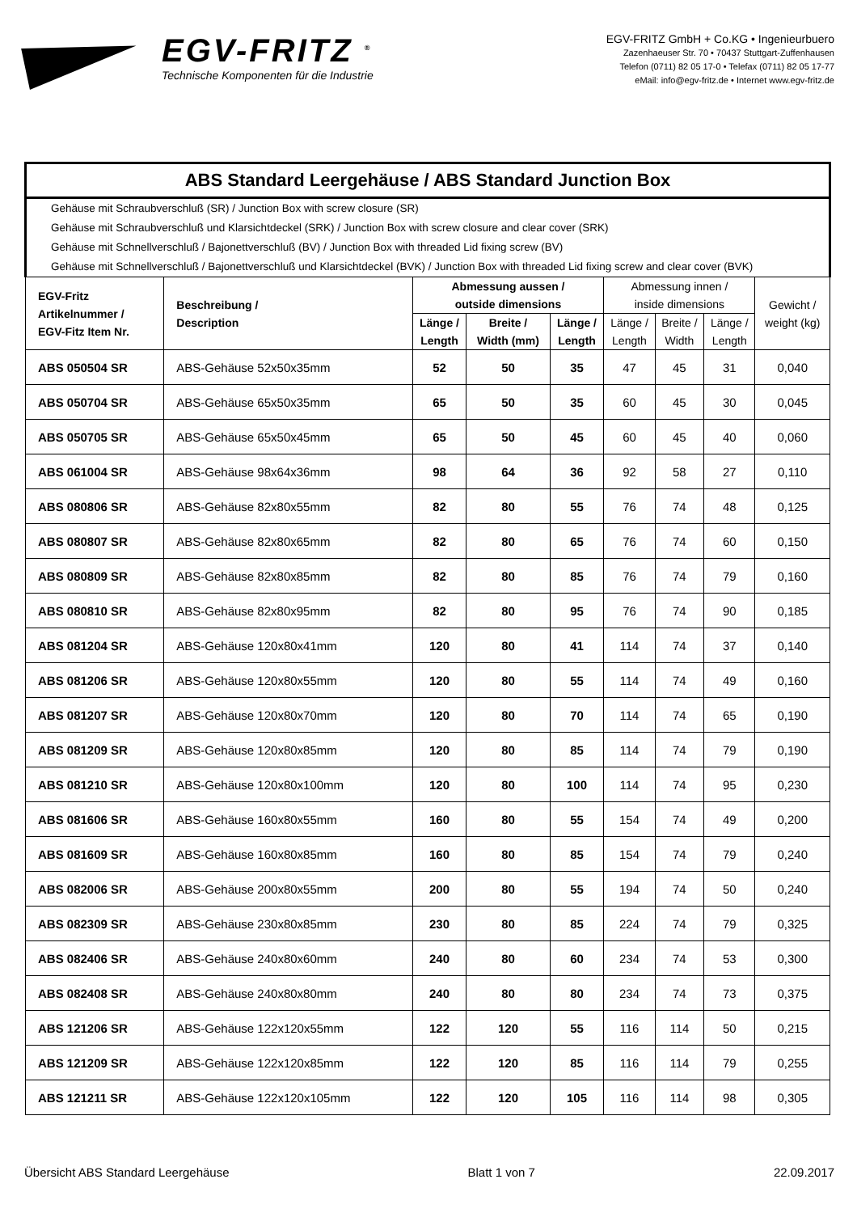EGV-FRITZ <sup>®</sup>
Technische Komponenten für die Industrie
EGV-FRITZ GmbH + Co.KG • Ingenieurbuero
Zazenhaeuser Str. 70 • 70437 Stuttgart-Zuffenhausen
Telefon (0711) 82 05 17-0 • Telefax (0711) 82 05 17-77
eMail: info@egv-fritz.de • Internet www.egv-fritz.de
| ABS Standard Leergehäuse / ABS Standard Junction Box | | | | | | | | |
| Gehäuse mit Schraubverschluß (SR) / Junction Box with screw closure (SR) Gehäuse mit Schraubverschluß und Klarsichtdeckel (SRK) / Junction Box with screw closure and clear cover (SRK) Gehäuse mit Schnellverschluß / Bajonettverschluß (BV) / Junction Box with threaded Lid fixing screw (BV) Gehäuse mit Schnellverschluß / Bajonettverschluß und Klarsichtdeckel (BVK) / Junction Box with threaded Lid fixing screw and clear cover (BVK) | | | | | | | | |
| EGV-Fritz Artikelnummer / EGV-Fitz Item Nr. | Beschreibung / Description | Abmessung aussen / outside dimensions | | | Abmessung innen / inside dimensions | | | Gewicht / weight (kg) |
| | | Länge / Length | Breite / Width (mm) | Länge / Length | Länge / Length | Breite / Width | Länge / Length | |
| ABS 050504 SR | ABS-Gehäuse 52x50x35mm | 52 | 50 | 35 | 47 | 45 | 31 | 0,040 |
| ABS 050704 SR | ABS-Gehäuse 65x50x35mm | 65 | 50 | 35 | 60 | 45 | 30 | 0,045 |
| ABS 050705 SR | ABS-Gehäuse 65x50x45mm | 65 | 50 | 45 | 60 | 45 | 40 | 0,060 |
| ABS 061004 SR | ABS-Gehäuse 98x64x36mm | 98 | 64 | 36 | 92 | 58 | 27 | 0,110 |
| ABS 080806 SR | ABS-Gehäuse 82x80x55mm | 82 | 80 | 55 | 76 | 74 | 48 | 0,125 |
| ABS 080807 SR | ABS-Gehäuse 82x80x65mm | 82 | 80 | 65 | 76 | 74 | 60 | 0,150 |
| ABS 080809 SR | ABS-Gehäuse 82x80x85mm | 82 | 80 | 85 | 76 | 74 | 79 | 0,160 |
| ABS 080810 SR | ABS-Gehäuse 82x80x95mm | 82 | 80 | 95 | 76 | 74 | 90 | 0,185 |
| ABS 081204 SR | ABS-Gehäuse 120x80x41mm | 120 | 80 | 41 | 114 | 74 | 37 | 0,140 |
| ABS 081206 SR | ABS-Gehäuse 120x80x55mm | 120 | 80 | 55 | 114 | 74 | 49 | 0,160 |
| ABS 081207 SR | ABS-Gehäuse 120x80x70mm | 120 | 80 | 70 | 114 | 74 | 65 | 0,190 |
| ABS 081209 SR | ABS-Gehäuse 120x80x85mm | 120 | 80 | 85 | 114 | 74 | 79 | 0,190 |
| ABS 081210 SR | ABS-Gehäuse 120x80x100mm | 120 | 80 | 100 | 114 | 74 | 95 | 0,230 |
| ABS 081606 SR | ABS-Gehäuse 160x80x55mm | 160 | 80 | 55 | 154 | 74 | 49 | 0,200 |
| ABS 081609 SR | ABS-Gehäuse 160x80x85mm | 160 | 80 | 85 | 154 | 74 | 79 | 0,240 |
| ABS 082006 SR | ABS-Gehäuse 200x80x55mm | 200 | 80 | 55 | 194 | 74 | 50 | 0,240 |
| ABS 082309 SR | ABS-Gehäuse 230x80x85mm | 230 | 80 | 85 | 224 | 74 | 79 | 0,325 |
| ABS 082406 SR | ABS-Gehäuse 240x80x60mm | 240 | 80 | 60 | 234 | 74 | 53 | 0,300 |
| ABS 082408 SR | ABS-Gehäuse 240x80x80mm | 240 | 80 | 80 | 234 | 74 | 73 | 0,375 |
| ABS 121206 SR | ABS-Gehäuse 122x120x55mm | 122 | 120 | 55 | 116 | 114 | 50 | 0,215 |
| ABS 121209 SR | ABS-Gehäuse 122x120x85mm | 122 | 120 | 85 | 116 | 114 | 79 | 0,255 |
| ABS 121211 SR | ABS-Gehäuse 122x120x105mm | 122 | 120 | 105 | 116 | 114 | 98 | 0,305 |
Übersicht ABS Standard Leergehäuse Blatt 1 von 7 22.09.2017